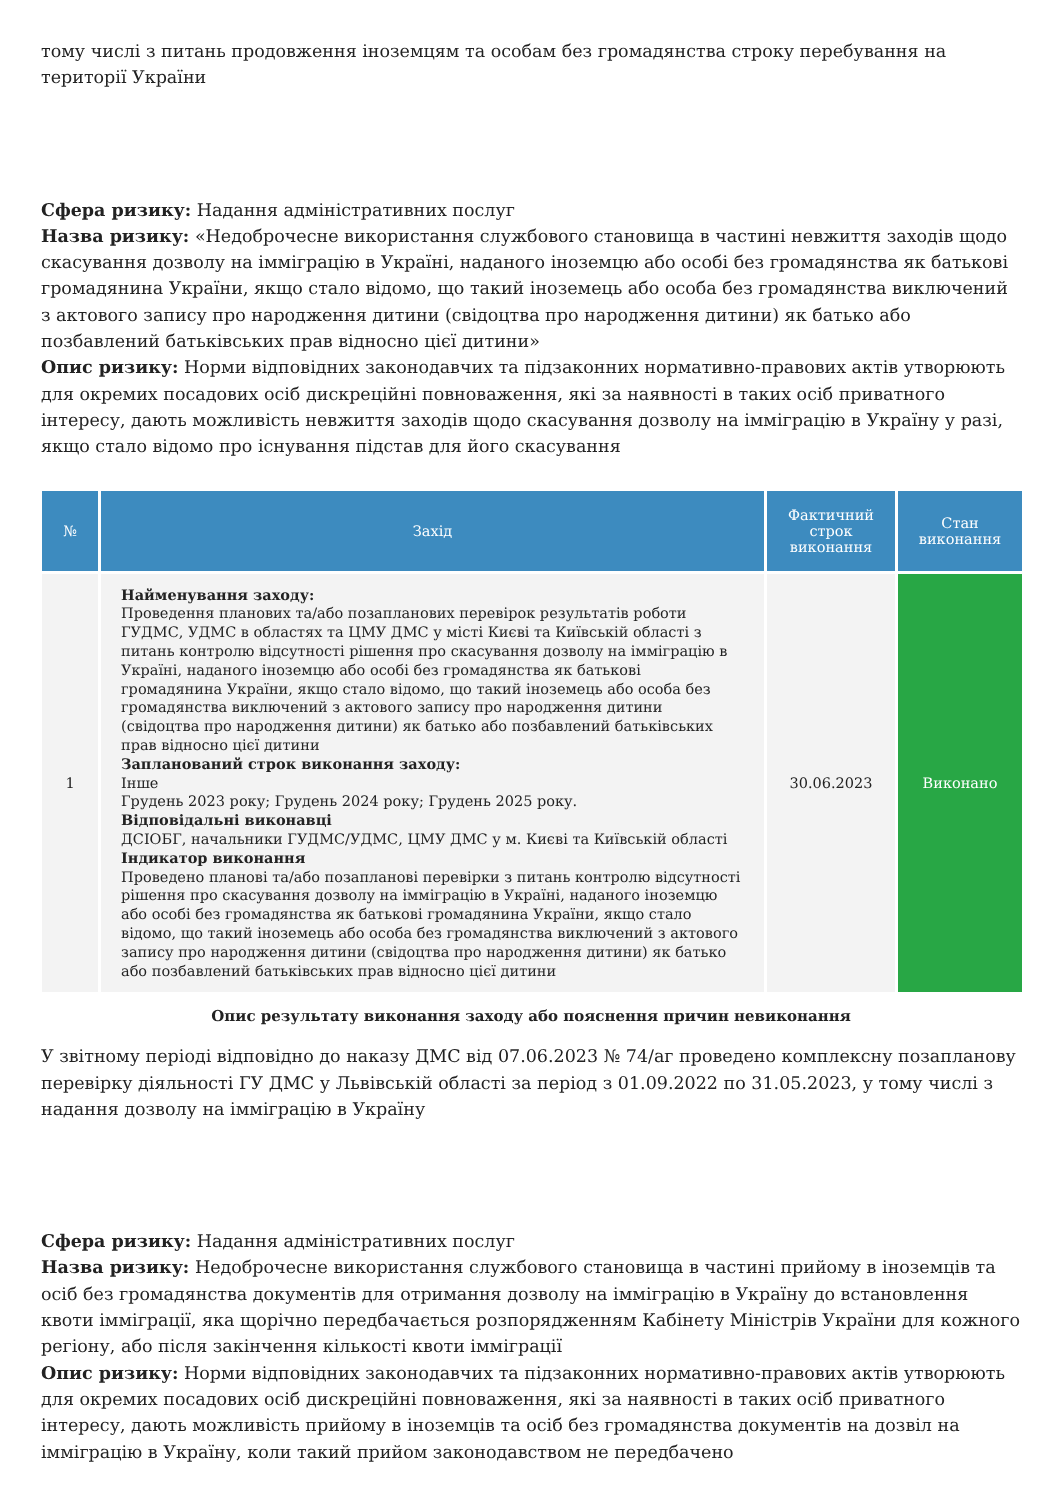тому числі з питань продовження іноземцям та особам без громадянства строку перебування на території України
Сфера ризику: Надання адміністративних послуг
Назва ризику: «Недоброчесне використання службового становища в частині невжиття заходів щодо скасування дозволу на імміграцію в Україні, наданого іноземцю або особі без громадянства як батькові громадянина України, якщо стало відомо, що такий іноземець або особа без громадянства виключений з актового запису про народження дитини (свідоцтва про народження дитини) як батько або позбавлений батьківських прав відносно цієї дитини»
Опис ризику: Норми відповідних законодавчих та підзаконних нормативно-правових актів утворюють для окремих посадових осіб дискреційні повноваження, які за наявності в таких осіб приватного інтересу, дають можливість невжиття заходів щодо скасування дозволу на імміграцію в Україну у разі, якщо стало відомо про існування підстав для його скасування
| № | Захід | Фактичний строк виконання | Стан виконання |
| --- | --- | --- | --- |
| 1 | Найменування заходу: Проведення планових та/або позапланових перевірок результатів роботи ГУДМС, УДМС в областях та ЦМУ ДМС у місті Києві та Київській області з питань контролю відсутності рішення про скасування дозволу на імміграцію в Україні, наданого іноземцю або особі без громадянства як батькові громадянина України, якщо стало відомо, що такий іноземець або особа без громадянства виключений з актового запису про народження дитини (свідоцтва про народження дитини) як батько або позбавлений батьківських прав відносно цієї дитини Запланований строк виконання заходу: Інше Грудень 2023 року; Грудень 2024 року; Грудень 2025 року. Відповідальні виконавці ДСІОБГ, начальники ГУДМС/УДМС, ЦМУ ДМС у м. Києві та Київській області Індикатор виконання Проведено планові та/або позапланові перевірки з питань контролю відсутності рішення про скасування дозволу на імміграцію в Україні, наданого іноземцю або особі без громадянства як батькові громадянина України, якщо стало відомо, що такий іноземець або особа без громадянства виключений з актового запису про народження дитини (свідоцтва про народження дитини) як батько або позбавлений батьківських прав відносно цієї дитини | 30.06.2023 | Виконано |
Опис результату виконання заходу або пояснення причин невиконання
У звітному періоді відповідно до наказу ДМС від 07.06.2023 № 74/аг проведено комплексну позапланову перевірку діяльності ГУ ДМС у Львівській області за період з 01.09.2022 по 31.05.2023, у тому числі з надання дозволу на імміграцію в Україну
Сфера ризику: Надання адміністративних послуг
Назва ризику: Недоброчесне використання службового становища в частині прийому в іноземців та осіб без громадянства документів для отримання дозволу на імміграцію в Україну до встановлення квоти імміграції, яка щорічно передбачається розпорядженням Кабінету Міністрів України для кожного регіону, або після закінчення кількості квоти імміграції
Опис ризику: Норми відповідних законодавчих та підзаконних нормативно-правових актів утворюють для окремих посадових осіб дискреційні повноваження, які за наявності в таких осіб приватного інтересу, дають можливість прийому в іноземців та осіб без громадянства документів на дозвіл на імміграцію в Україну, коли такий прийом законодавством не передбачено